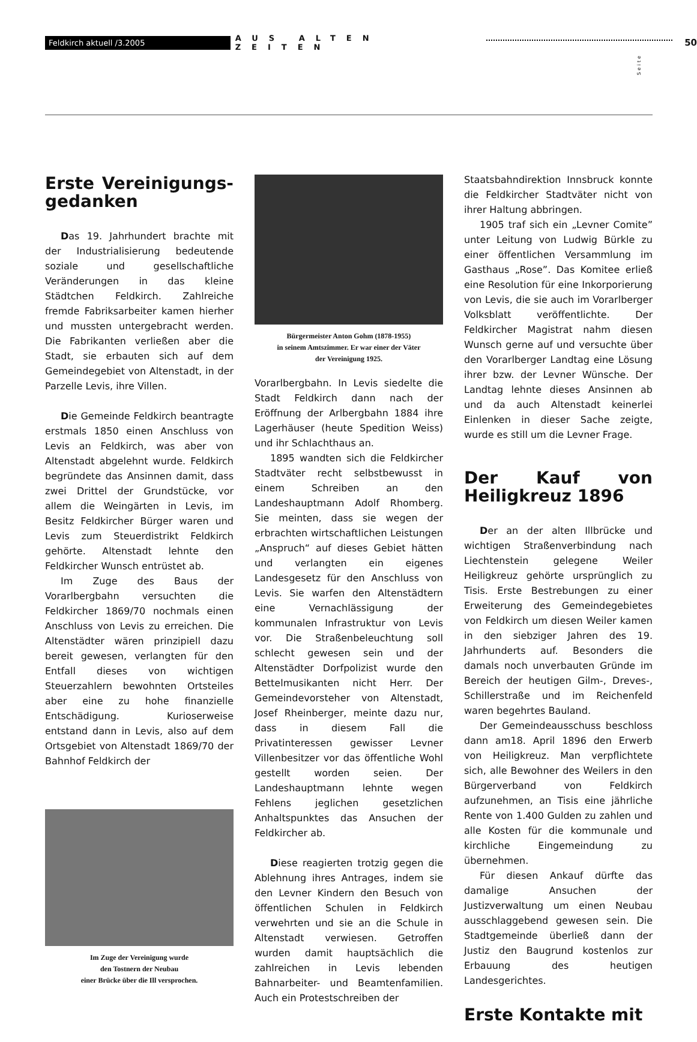Feldkirch aktuell /3.2005 AUS ALTEN ZEITEN 50
Seite
Erste Vereinigungs-gedanken
Das 19. Jahrhundert brachte mit der Industrialisierung bedeutende soziale und gesellschaftliche Veränderungen in das kleine Städtchen Feldkirch. Zahlreiche fremde Fabriksarbeiter kamen hierher und mussten untergebracht werden. Die Fabrikanten verließen aber die Stadt, sie erbauten sich auf dem Gemeindegebiet von Altenstadt, in der Parzelle Levis, ihre Villen.
Die Gemeinde Feldkirch beantragte erstmals 1850 einen Anschluss von Levis an Feldkirch, was aber von Altenstadt abgelehnt wurde. Feldkirch begründete das Ansinnen damit, dass zwei Drittel der Grundstücke, vor allem die Weingärten in Levis, im Besitz Feldkircher Bürger waren und Levis zum Steuerdistrikt Feldkirch gehörte. Altenstadt lehnte den Feldkircher Wunsch entrüstet ab.
Im Zuge des Baus der Vorarlbergbahn versuchten die Feldkircher 1869/70 nochmals einen Anschluss von Levis zu erreichen. Die Altenstädter wären prinzipiell dazu bereit gewesen, verlangten für den Entfall dieses von wichtigen Steuerzahlern bewohnten Ortsteiles aber eine zu hohe finanzielle Entschädigung. Kurioserweise entstand dann in Levis, also auf dem Ortsgebiet von Altenstadt 1869/70 der Bahnhof Feldkirch der
Im Zuge der Vereinigung wurde
den Tostnern der Neubau
einer Brücke über die Ill versprochen.
Bürgermeister Anton Gohm (1878-1955)
in seinem Amtszimmer. Er war einer der Väter
der Vereinigung 1925.
Vorarlbergbahn. In Levis siedelte die Stadt Feldkirch dann nach der Eröffnung der Arlbergbahn 1884 ihre Lagerhäuser (heute Spedition Weiss) und ihr Schlachthaus an.
1895 wandten sich die Feldkircher Stadtväter recht selbstbewusst in einem Schreiben an den Landeshauptmann Adolf Rhomberg. Sie meinten, dass sie wegen der erbrachten wirtschaftlichen Leistungen „Anspruch“ auf dieses Gebiet hätten und verlangten ein eigenes Landesgesetz für den Anschluss von Levis. Sie warfen den Altenstädtern eine Vernachlässigung der kommunalen Infrastruktur von Levis vor. Die Straßenbeleuchtung soll schlecht gewesen sein und der Altenstädter Dorfpolizist wurde den Bettelmusikanten nicht Herr. Der Gemeindevorsteher von Altenstadt, Josef Rheinberger, meinte dazu nur, dass in diesem Fall die Privatinteressen gewisser Levner Villenbesitzer vor das öffentliche Wohl gestellt worden seien. Der Landeshauptmann lehnte wegen Fehlens jeglichen gesetzlichen Anhaltspunktes das Ansuchen der Feldkircher ab.
Diese reagierten trotzig gegen die Ablehnung ihres Antrages, indem sie den Levner Kindern den Besuch von öffentlichen Schulen in Feldkirch verwehrten und sie an die Schule in Altenstadt verwiesen. Getroffen wurden damit hauptsächlich die zahlreichen in Levis lebenden Bahnarbeiter- und Beamtenfamilien. Auch ein Protestschreiben der
Staatsbahndirektion Innsbruck konnte die Feldkircher Stadtväter nicht von ihrer Haltung abbringen.
1905 traf sich ein „Levner Comite” unter Leitung von Ludwig Bürkle zu einer öffentlichen Versammlung im Gasthaus „Rose”. Das Komitee erließ eine Resolution für eine Inkorporierung von Levis, die sie auch im Vorarlberger Volksblatt veröffentlichte. Der Feldkircher Magistrat nahm diesen Wunsch gerne auf und versuchte über den Vorarlberger Landtag eine Lösung ihrer bzw. der Levner Wünsche. Der Landtag lehnte dieses Ansinnen ab und da auch Altenstadt keinerlei Einlenken in dieser Sache zeigte, wurde es still um die Levner Frage.
Der Kauf von Heiligkreuz 1896
Der an der alten Illbrücke und wichtigen Straßenverbindung nach Liechtenstein gelegene Weiler Heiligkreuz gehörte ursprünglich zu Tisis. Erste Bestrebungen zu einer Erweiterung des Gemeindegebietes von Feldkirch um diesen Weiler kamen in den siebziger Jahren des 19. Jahrhunderts auf. Besonders die damals noch unverbauten Gründe im Bereich der heutigen Gilm-, Dreves-, Schillerstraße und im Reichenfeld waren begehrtes Bauland.
Der Gemeindeausschuss beschloss dann am18. April 1896 den Erwerb von Heiligkreuz. Man verpflichtete sich, alle Bewohner des Weilers in den Bürgerverband von Feldkirch aufzunehmen, an Tisis eine jährliche Rente von 1.400 Gulden zu zahlen und alle Kosten für die kommunale und kirchliche Eingemeindung zu übernehmen.
Für diesen Ankauf dürfte das damalige Ansuchen der Justizverwaltung um einen Neubau ausschlaggebend gewesen sein. Die Stadtgemeinde überließ dann der Justiz den Baugrund kostenlos zur Erbauung des heutigen Landesgerichtes.
Erste Kontakte mit